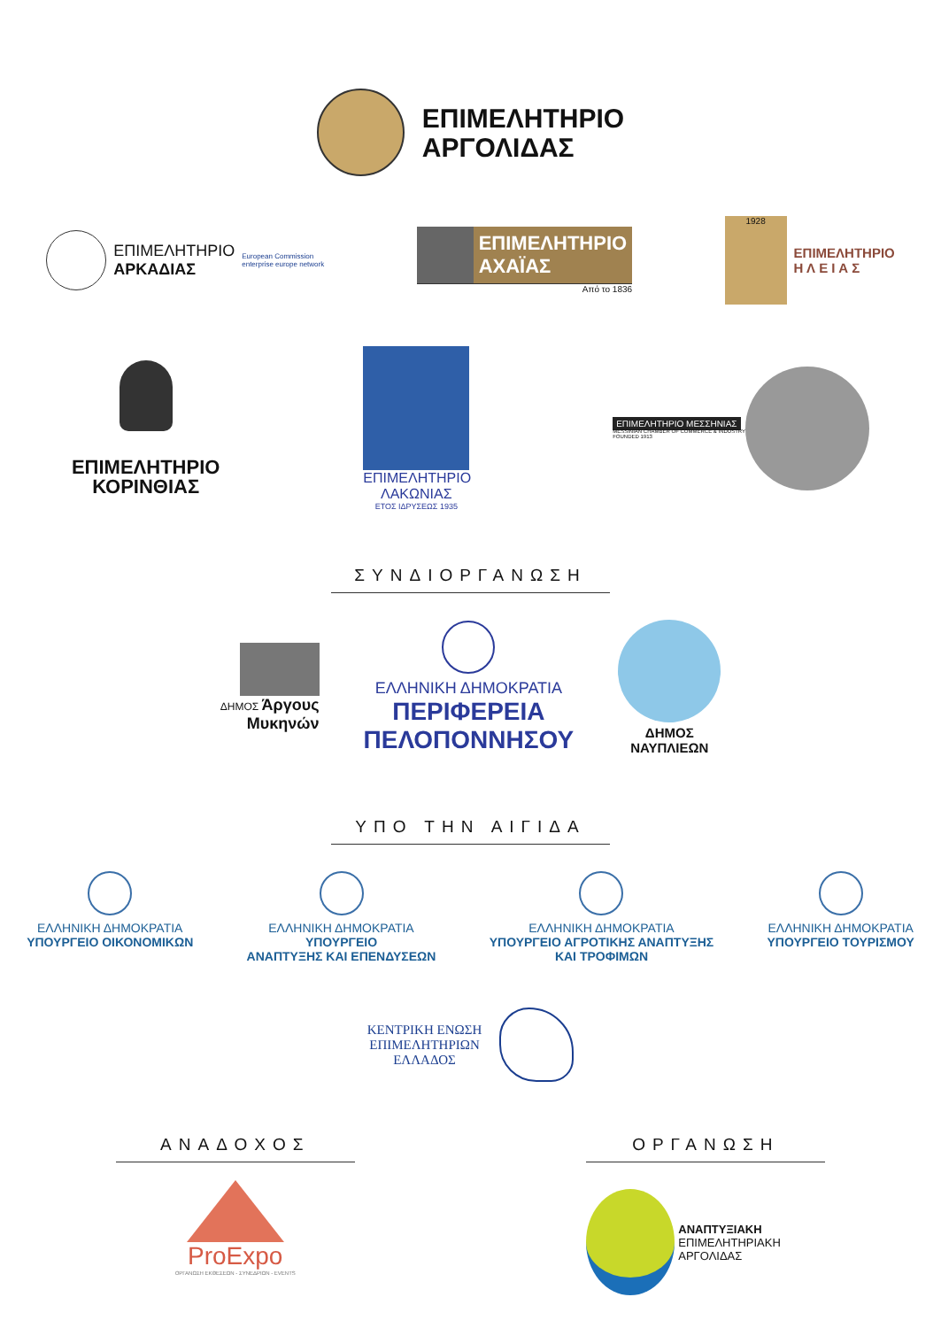ΕΠΙΜΕΛΗΤΗΡΙΟ
ΑΡΓΟΛΙΔΑΣ
ΕΠΙΜΕΛΗΤΗΡΙΟ
ΑΡΚΑΔΙΑΣ
European Commission
enterprise europe network
ΕΠΙΜΕΛΗΤΗΡΙΟ
ΑΧΑΪΑΣ
Από το 1836
1928
ΕΠΙΜΕΛΗΤΗΡΙΟ
Η Λ Ε Ι Α Σ
ΕΠΙΜΕΛΗΤΗΡΙΟ
ΚΟΡΙΝΘΙΑΣ
ΕΠΙΜΕΛΗΤΗΡΙΟ
ΛΑΚΩΝΙΑΣ
ΕΤΟΣ ΙΔΡΥΣΕΩΣ 1935
ΕΠΙΜΕΛΗΤΗΡΙΟ ΜΕΣΣΗΝΙΑΣ
MESSINIAN CHAMBER OF COMMERCE & INDUSTRY
FOUNDED 1913
ΣΥΝΔΙΟΡΓΑΝΩΣΗ
ΔΗΜΟΣ Άργους
Μυκηνών
ΕΛΛΗΝΙΚΗ ΔΗΜΟΚΡΑΤΙΑ
ΠΕΡΙΦΕΡΕΙΑ
ΠΕΛΟΠΟΝΝΗΣΟΥ
ΔΗΜΟΣ
ΝΑΥΠΛΙΕΩΝ
ΥΠΟ ΤΗΝ ΑΙΓΙΔΑ
ΕΛΛΗΝΙΚΗ ΔΗΜΟΚΡΑΤΙΑ
ΥΠΟΥΡΓΕΙΟ ΟΙΚΟΝΟΜΙΚΩΝ
ΕΛΛΗΝΙΚΗ ΔΗΜΟΚΡΑΤΙΑ
ΥΠΟΥΡΓΕΙΟ
ΑΝΑΠΤΥΞΗΣ ΚΑΙ ΕΠΕΝΔΥΣΕΩΝ
ΕΛΛΗΝΙΚΗ ΔΗΜΟΚΡΑΤΙΑ
ΥΠΟΥΡΓΕΙΟ ΑΓΡΟΤΙΚΗΣ ΑΝΑΠΤΥΞΗΣ
ΚΑΙ ΤΡΟΦΙΜΩΝ
ΕΛΛΗΝΙΚΗ ΔΗΜΟΚΡΑΤΙΑ
ΥΠΟΥΡΓΕΙΟ ΤΟΥΡΙΣΜΟΥ
ΚΕΝΤΡΙΚΗ ΕΝΩΣΗ
ΕΠΙΜΕΛΗΤΗΡΙΩΝ
ΕΛΛΑΔΟΣ
ΑΝΑΔΟΧΟΣ
ProExpo
ΟΡΓΑΝΩΣΗ ΕΚΘΕΣΕΩΝ - ΣΥΝΕΔΡΙΩΝ - EVENTS
ΟΡΓΑΝΩΣΗ
ΑΝΑΠΤΥΞΙΑΚΗ
ΕΠΙΜΕΛΗΤΗΡΙΑΚΗ
ΑΡΓΟΛΙΔΑΣ